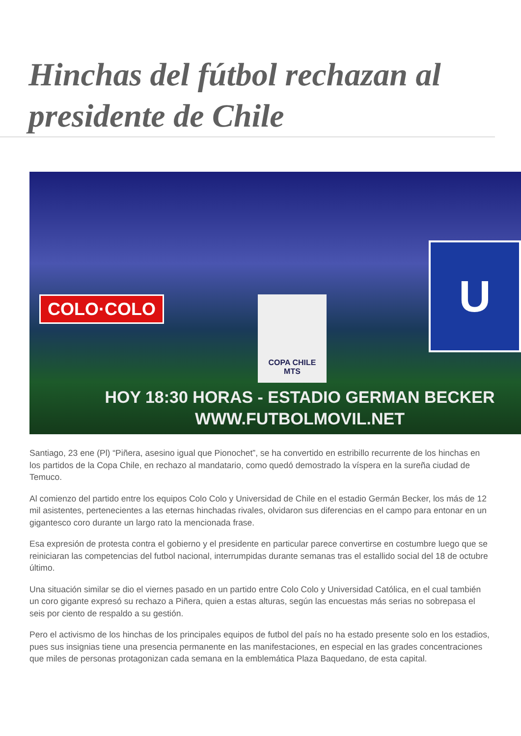Hinchas del fútbol rechazan al presidente de Chile
COLO·COLO
COPA CHILE
MTS
U
HOY 18:30 HORAS - ESTADIO GERMAN BECKER
WWW.FUTBOLMOVIL.NET
Santiago, 23 ene (Pl) “Piñera, asesino igual que Pionochet”, se ha convertido en estribillo recurrente de los hinchas en los partidos de la Copa Chile, en rechazo al mandatario, como quedó demostrado la víspera en la sureña ciudad de Temuco.
Al comienzo del partido entre los equipos Colo Colo y Universidad de Chile en el estadio Germán Becker, los más de 12 mil asistentes, pertenecientes a las eternas hinchadas rivales, olvidaron sus diferencias en el campo para entonar en un gigantesco coro durante un largo rato la mencionada frase.
Esa expresión de protesta contra el gobierno y el presidente en particular parece convertirse en costumbre luego que se reiniciaran las competencias del futbol nacional, interrumpidas durante semanas tras el estallido social del 18 de octubre último.
Una situación similar se dio el viernes pasado en un partido entre Colo Colo y Universidad Católica, en el cual también un coro gigante expresó su rechazo a Piñera, quien a estas alturas, según las encuestas más serias no sobrepasa el seis por ciento de respaldo a su gestión.
Pero el activismo de los hinchas de los principales equipos de futbol del país no ha estado presente solo en los estadios, pues sus insignias tiene una presencia permanente en las manifestaciones, en especial en las grades concentraciones que miles de personas protagonizan cada semana en la emblemática Plaza Baquedano, de esta capital.